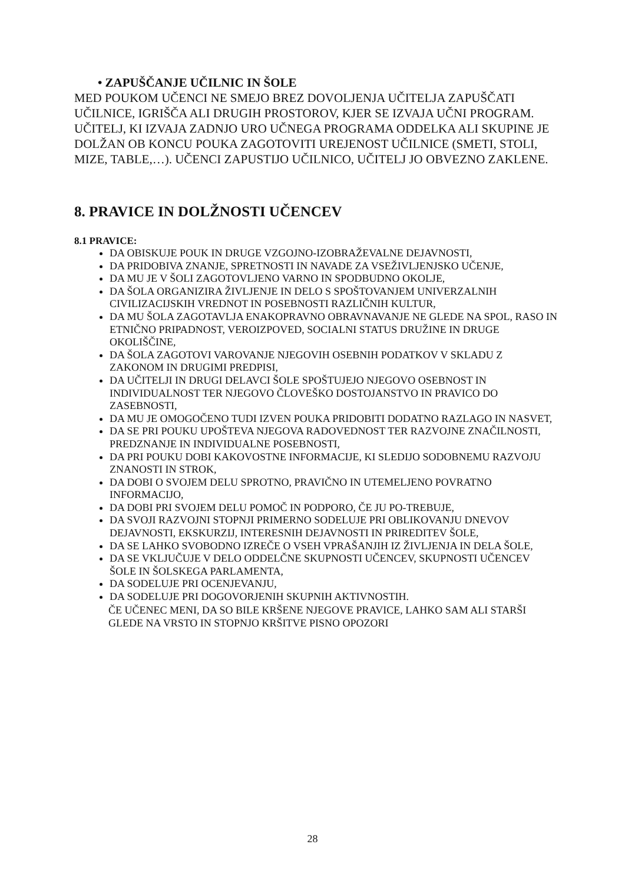• ZAPUŠČANJE UČILNIC IN ŠOLE
MED POUKOM UČENCI NE SMEJO BREZ DOVOLJENJA UČITELJA ZAPUŠČATI UČILNICE, IGRIŠČA ALI DRUGIH PROSTOROV, KJER SE IZVAJA UČNI PROGRAM.
UČITELJ, KI IZVAJA ZADNJO URO UČNEGA PROGRAMA ODDELKA ALI SKUPINE JE DOLŽAN OB KONCU POUKA ZAGOTOVITI UREJENOST UČILNICE (SMETI, STOLI, MIZE, TABLE,…). UČENCI ZAPUSTIJO UČILNICO, UČITELJ JO OBVEZNO ZAKLENE.
8. PRAVICE IN DOLŽNOSTI UČENCEV
8.1 PRAVICE:
DA OBISKUJE POUK IN DRUGE VZGOJNO-IZOBRAŽEVALNE DEJAVNOSTI,
DA PRIDOBIVA ZNANJE, SPRETNOSTI IN NAVADE ZA VSEŽIVLJENJSKO UČENJE,
DA MU JE V ŠOLI ZAGOTOVLJENO VARNO IN SPODBUDNO OKOLJE,
DA ŠOLA ORGANIZIRA ŽIVLJENJE IN DELO S SPOŠTOVANJEM UNIVERZALNIH CIVILIZACIJSKIH VREDNOT IN POSEBNOSTI RAZLIČNIH KULTUR,
DA MU ŠOLA ZAGOTAVLJA ENAKOPRAVNO OBRAVNAVANJE NE GLEDE NA SPOL, RASO IN ETNIČNO PRIPADNOST, VEROIZPOVED, SOCIALNI STATUS DRUŽINE IN DRUGE OKOLIŠČINE,
DA ŠOLA ZAGOTOVI VAROVANJE NJEGOVIH OSEBNIH PODATKOV V SKLADU Z ZAKONOM IN DRUGIMI PREDPISI,
DA UČITELJI IN DRUGI DELAVCI ŠOLE SPOŠTUJEJO NJEGOVO OSEBNOST IN INDIVIDUALNOST TER NJEGOVO ČLOVEŠKO DOSTOJANSTVO IN PRAVICO DO ZASEBNOSTI,
DA MU JE OMOGOČENO TUDI IZVEN POUKA PRIDOBITI DODATNO RAZLAGO IN NASVET,
DA SE PRI POUKU UPOŠTEVA NJEGOVA RADOVEDNOST TER RAZVOJNE ZNAČILNOSTI, PREDZNANJE IN INDIVIDUALNE POSEBNOSTI,
DA PRI POUKU DOBI KAKOVOSTNE INFORMACIJE, KI SLEDIJO SODOBNEMU RAZVOJU ZNANOSTI IN STROK,
DA DOBI O SVOJEM DELU SPROTNO, PRAVIČNO IN UTEMELJENO POVRATNO INFORMACIJO,
DA DOBI PRI SVOJEM DELU POMOČ IN PODPORO, ČE JU PO-TREBUJE,
DA SVOJI RAZVOJNI STOPNJI PRIMERNO SODELUJE PRI OBLIKOVANJU DNEVOV DEJAVNOSTI, EKSKURZIJ, INTERESNIH DEJAVNOSTI IN PRIREDITEV ŠOLE,
DA SE LAHKO SVOBODNO IZREČE O VSEH VPRAŠANJIH IZ ŽIVLJENJA IN DELA ŠOLE,
DA SE VKLJUČUJE V DELO ODDELČNE SKUPNOSTI UČENCEV, SKUPNOSTI UČENCEV ŠOLE IN ŠOLSKEGA PARLAMENTA,
DA SODELUJE PRI OCENJEVANJU,
DA SODELUJE PRI DOGOVORJENIH SKUPNIH AKTIVNOSTIH.
ČE UČENEC MENI, DA SO BILE KRŠENE NJEGOVE PRAVICE, LAHKO SAM ALI STARŠI GLEDE NA VRSTO IN STOPNJO KRŠITVE PISNO OPOZORI
28